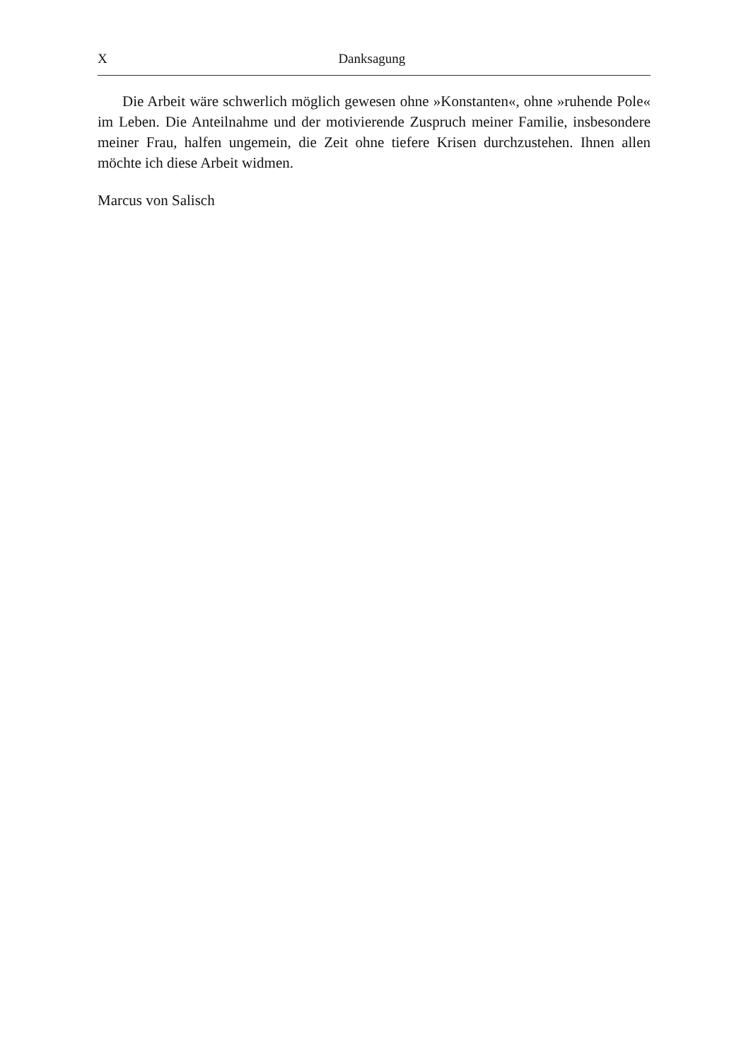X Danksagung
Die Arbeit wäre schwerlich möglich gewesen ohne »Konstanten«, ohne »ruhende Pole« im Leben. Die Anteilnahme und der motivierende Zuspruch meiner Familie, insbesondere meiner Frau, halfen ungemein, die Zeit ohne tiefere Krisen durchzustehen. Ihnen allen möchte ich diese Arbeit widmen.
Marcus von Salisch